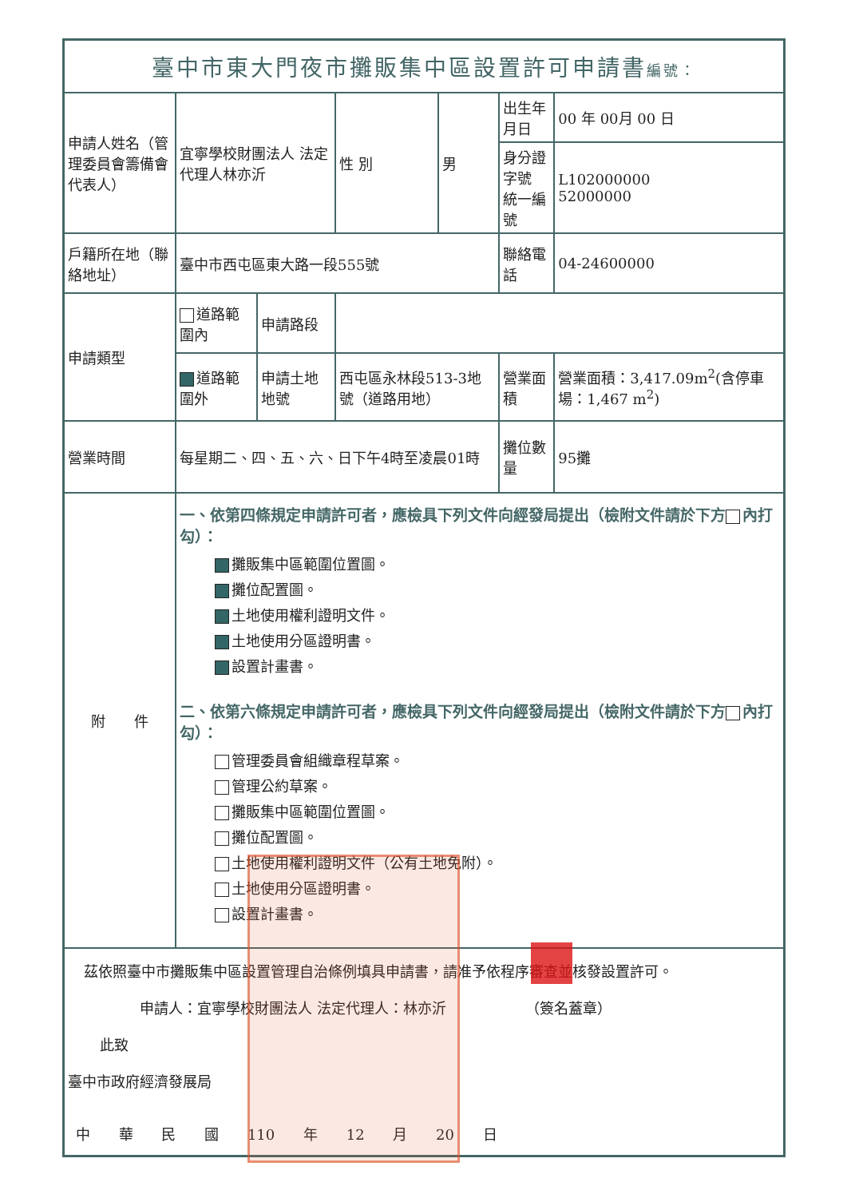| 臺中市東大門夜市攤販集中區設置許可申請書 編號： | | | | | | |
| 申請人姓名（管理委員會籌備會代表人） | 宜寧學校財團法人 法定代理人林亦沂 | | 性 別 | 男 | 出生年月日 | 00 年 00月 00 日 |
| | | | | | 身分證字號 統一編號 | L102000000 52000000 |
| 戶籍所在地（聯絡地址） | 臺中市西屯區東大路一段555號 | | | | 聯絡電話 | 04-24600000 |
| 申請類型 | 道路範圍內 | 申請路段 | | | | |
| | 道路範圍外 | 申請土地地號 | 西屯區永林段513-3地號（道路用地） | | 營業面積 | 營業面積：3,417.09m<sup>2</sup>(含停車場：1,467 m<sup>2</sup>) |
| 營業時間 | 每星期二、四、五、六、日下午4時至凌晨01時 | | | | 攤位數量 | 95攤 |
| 附 件 | 一、依第四條規定申請許可者，應檢具下列文件向經發局提出（檢附文件請於下方 內打勾）： 攤販集中區範圍位置圖。 攤位配置圖。 土地使用權利證明文件。 土地使用分區證明書。 設置計畫書。 二、依第六條規定申請許可者，應檢具下列文件向經發局提出（檢附文件請於下方 內打勾）： 管理委員會組織章程草案。 管理公約草案。 攤販集中區範圍位置圖。 攤位配置圖。 土地使用權利證明文件（公有土地免附）。 土地使用分區證明書。 設置計畫書。 | | | | | |
| 茲依照臺中市攤販集中區設置管理自治條例填具申請書，請准予依程序審查並核發設置許可。 申請人：宜寧學校財團法人 法定代理人：林亦沂 （簽名蓋章） 此致 臺中市政府經濟發展局 中 華 民 國 110 年 12 月 20 日 | | | | | | |